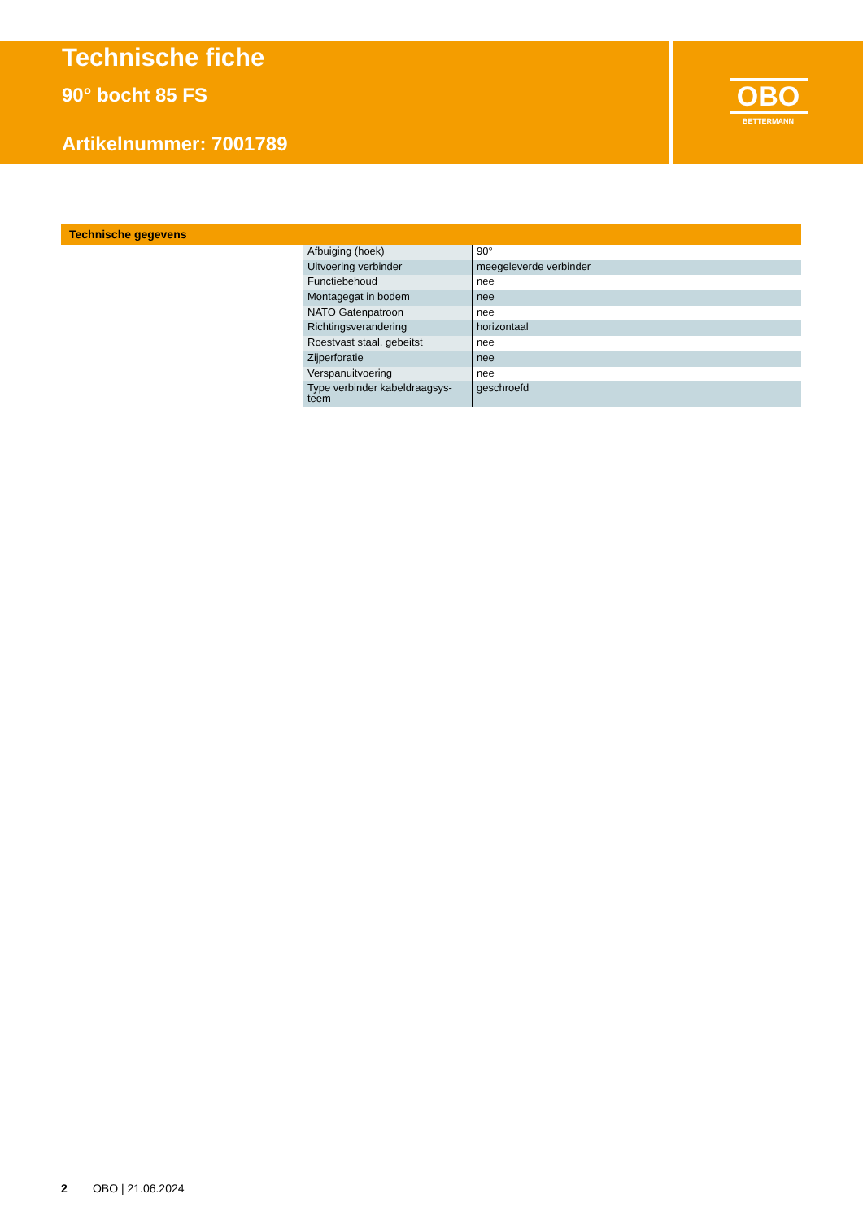Technische fiche
90° bocht 85 FS
Artikelnummer: 7001789
OBO
BETTERMANN
Technische gegevens
| Afbuiging (hoek) | 90° |
| Uitvoering verbinder | meegeleverde verbinder |
| Functiebehoud | nee |
| Montagegat in bodem | nee |
| NATO Gatenpatroon | nee |
| Richtingsverandering | horizontaal |
| Roestvast staal, gebeitst | nee |
| Zijperforatie | nee |
| Verspanuitvoering | nee |
| Type verbinder kabeldraagsys- teem | geschroefd |
2 OBO | 21.06.2024